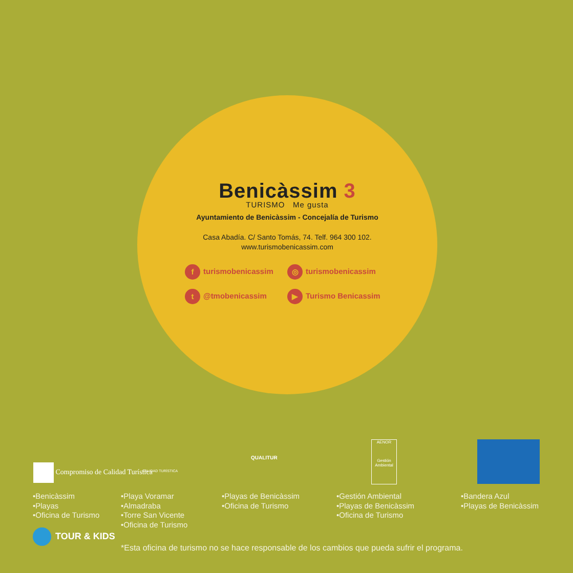Benicàssim 3
TURISMO Me gusta
Ayuntamiento de Benicàssim - Concejalía de Turismo
Casa Abadía. C/ Santo Tomás, 74. Telf. 964 300 102.
www.turismobenicassim.com
f turismobenicassim
◎ turismobenicassim
t @tmobenicassim
▶ Turismo Benicassim
Compromiso de Calidad Turística
CALIDAD TURÍSTICA
QUALITUR
AENOR
Gestión Ambiental
•Benicàssim
•Playas
•Oficina de Turismo
•Playa Voramar
•Almadraba
•Torre San Vicente
•Oficina de Turismo
•Playas de Benicàssim
•Oficina de Turismo
•Gestión Ambiental
•Playas de Benicàssim
•Oficina de Turismo
•Bandera Azul
•Playas de Benicàssim
TOUR & KIDS
*Esta oficina de turismo no se hace responsable de los cambios que pueda sufrir el programa.